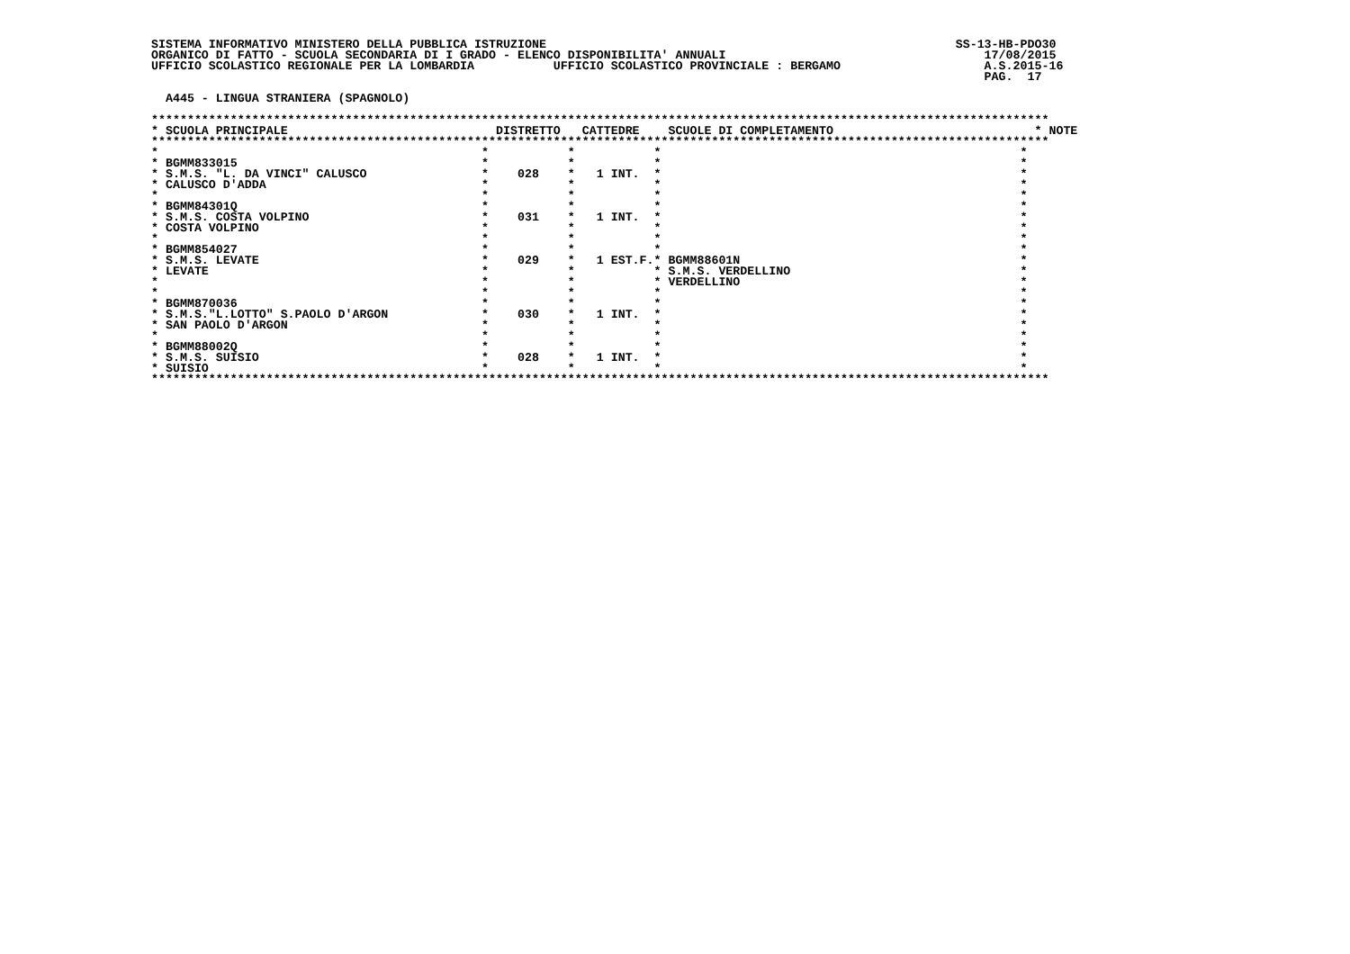SISTEMA INFORMATIVO MINISTERO DELLA PUBBLICA ISTRUZIONE                                                         SS-13-HB-PDO30
ORGANICO DI FATTO - SCUOLA SECONDARIA DI I GRADO - ELENCO DISPONIBILITA' ANNUALI                                    17/08/2015
UFFICIO SCOLASTICO REGIONALE PER LA LOMBARDIA           UFFICIO SCOLASTICO PROVINCIALE : BERGAMO                    A.S.2015-16
                                                                                                                    PAG.  17

  A445 - LINGUA STRANIERA (SPAGNOLO)

*****************************************************************************************************************************
* SCUOLA PRINCIPALE                             DISTRETTO   CATTEDRE    SCUOLE DI COMPLETAMENTO                            * NOTE
*****************************************************************************************************************************
*                                             *           *           *                                                  *
* BGMM833015                                  *           *           *                                                  *
* S.M.S. "L. DA VINCI" CALUSCO                *    028    *   1 INT.  *                                                  *
* CALUSCO D'ADDA                              *           *           *                                                  *
*                                             *           *           *                                                  *
* BGMM84301Q                                  *           *           *                                                  *
* S.M.S. COSTA VOLPINO                        *    031    *   1 INT.  *                                                  *
* COSTA VOLPINO                               *           *           *                                                  *
*                                             *           *           *                                                  *
* BGMM854027                                  *           *           *                                                  *
* S.M.S. LEVATE                               *    029    *   1 EST.F.* BGMM88601N                                       *
* LEVATE                                      *           *           * S.M.S. VERDELLINO                                *
*                                             *           *           * VERDELLINO                                       *
*                                             *           *           *                                                  *
* BGMM870036                                  *           *           *                                                  *
* S.M.S."L.LOTTO" S.PAOLO D'ARGON             *    030    *   1 INT.  *                                                  *
* SAN PAOLO D'ARGON                           *           *           *                                                  *
*                                             *           *           *                                                  *
* BGMM88002Q                                  *           *           *                                                  *
* S.M.S. SUISIO                               *    028    *   1 INT.  *                                                  *
* SUISIO                                      *           *           *                                                  *
*****************************************************************************************************************************